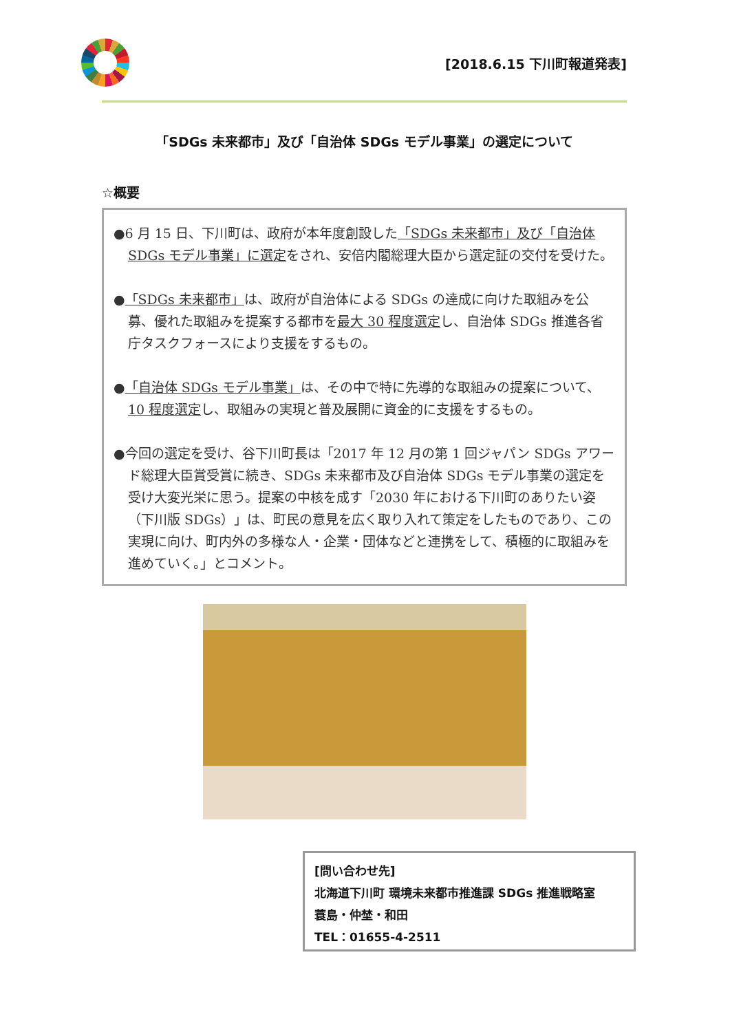[2018.6.15 下川町報道発表]
「SDGs 未来都市」及び「自治体 SDGs モデル事業」の選定について
☆概要
●6 月 15 日、下川町は、政府が本年度創設した「SDGs 未来都市」及び「自治体 SDGs モデル事業」に選定をされ、安倍内閣総理大臣から選定証の交付を受けた。
●「SDGs 未来都市」は、政府が自治体による SDGs の達成に向けた取組みを公募、優れた取組みを提案する都市を最大 30 程度選定し、自治体 SDGs 推進各省庁タスクフォースにより支援をするもの。
●「自治体 SDGs モデル事業」は、その中で特に先導的な取組みの提案について、10 程度選定し、取組みの実現と普及展開に資金的に支援をするもの。
●今回の選定を受け、谷下川町長は「2017 年 12 月の第 1 回ジャパン SDGs アワード総理大臣賞受賞に続き、SDGs 未来都市及び自治体 SDGs モデル事業の選定を受け大変光栄に思う。提案の中核を成す「2030 年における下川町のありたい姿（下川版 SDGs）」は、町民の意見を広く取り入れて策定をしたものであり、この実現に向け、町内外の多様な人・企業・団体などと連携をして、積極的に取組みを進めていく。」とコメント。
[問い合わせ先]
北海道下川町 環境未来都市推進課 SDGs 推進戦略室
蓑島・仲埜・和田
TEL：01655-4-2511